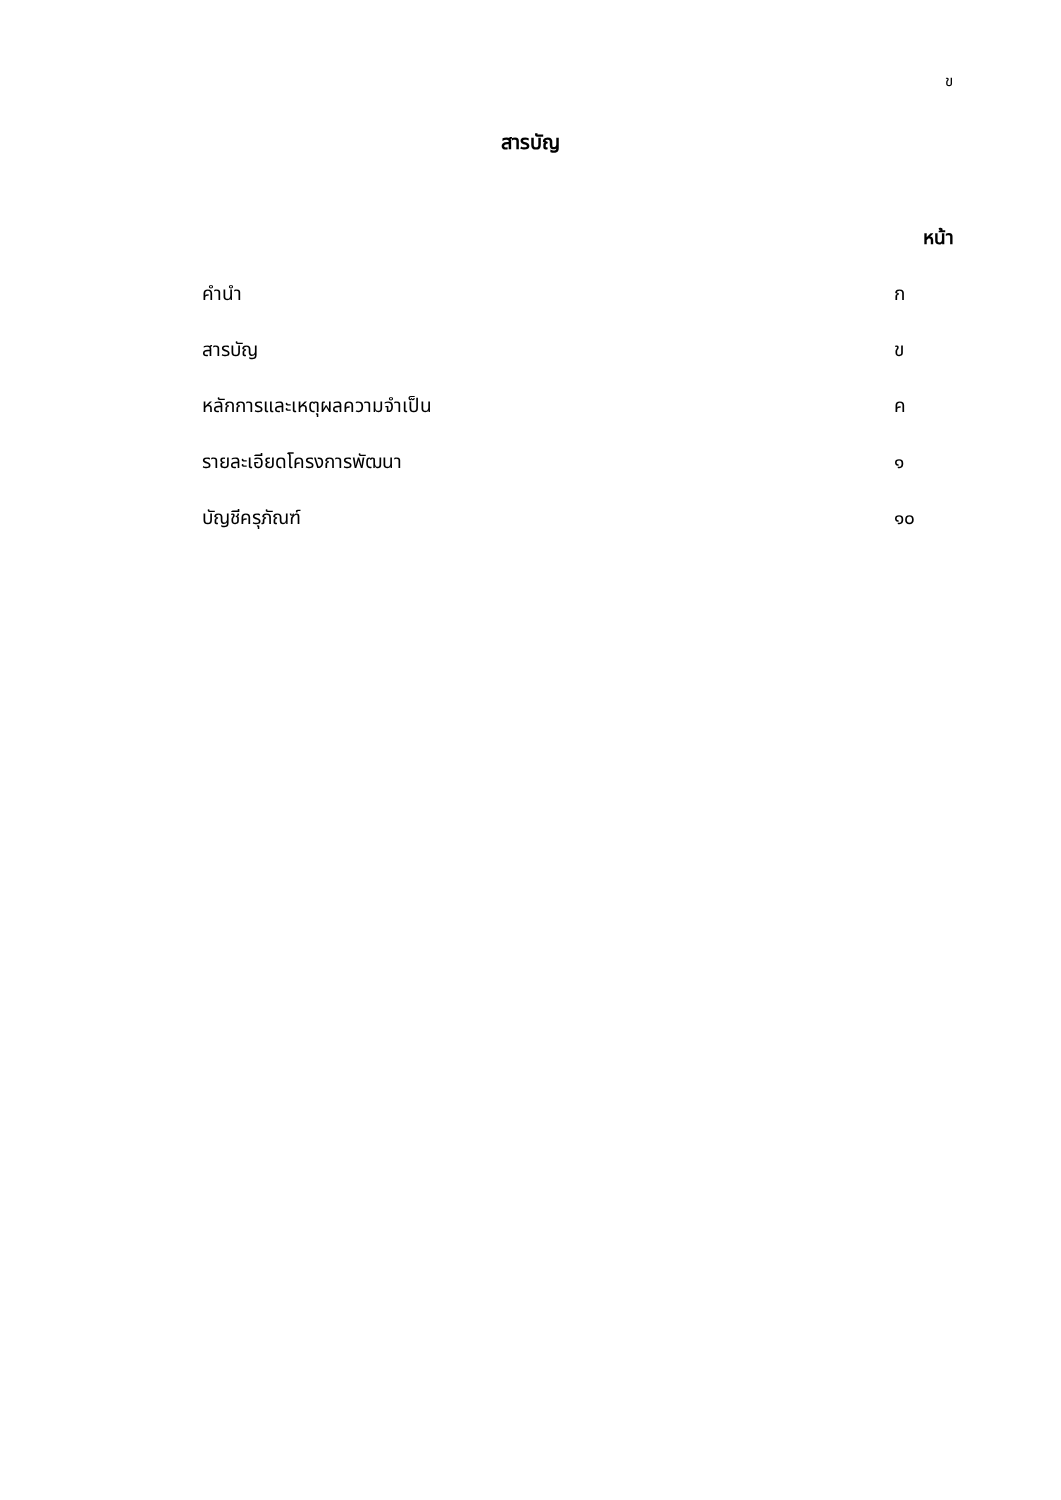ข
สารบัญ
หน้า
คำนำ ก
สารบัญ ข
หลักการและเหตุผลความจำเป็น ค
รายละเอียดโครงการพัฒนา ๑
บัญชีครุภัณฑ์ ๑๐